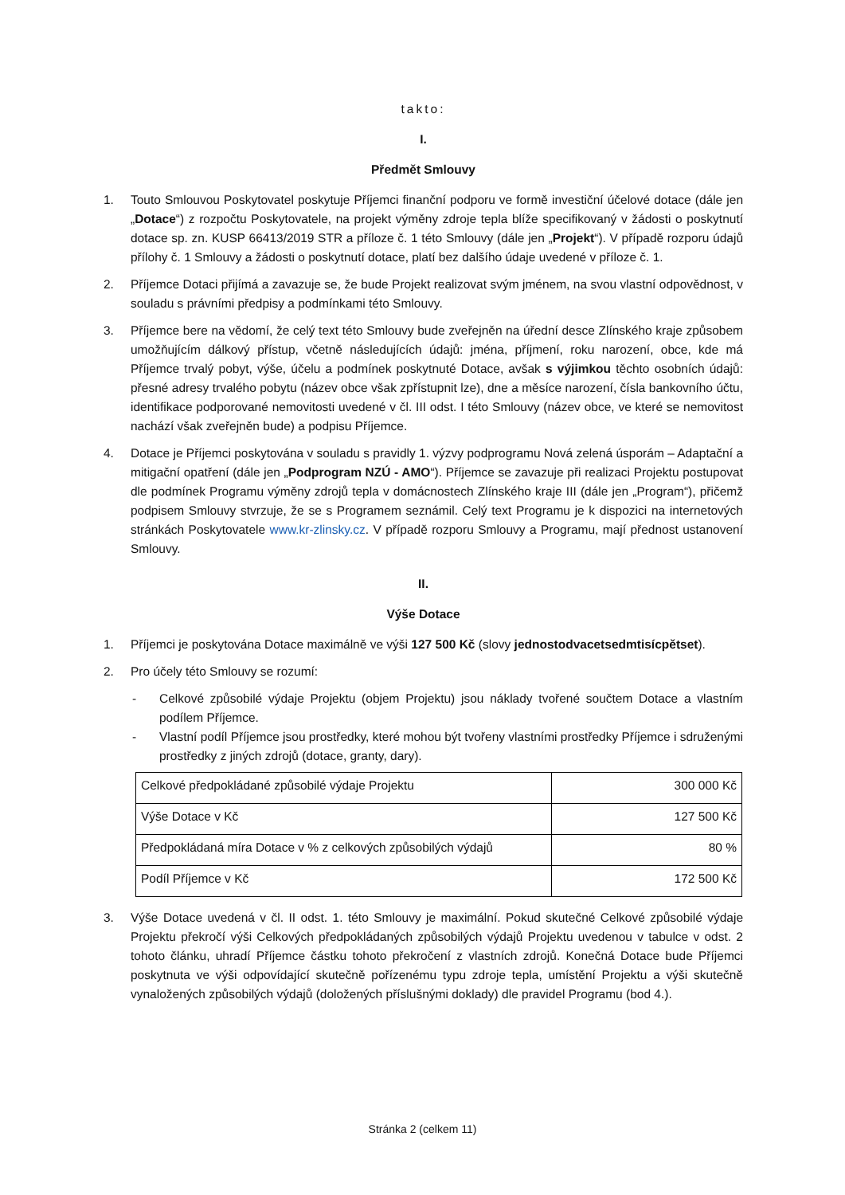takto:
I.
Předmět Smlouvy
1. Touto Smlouvou Poskytovatel poskytuje Příjemci finanční podporu ve formě investiční účelové dotace (dále jen „Dotace“) z rozpočtu Poskytovatele, na projekt výměny zdroje tepla blíže specifikovaný v žádosti o poskytnutí dotace sp. zn. KUSP 66413/2019 STR a příloze č. 1 této Smlouvy (dále jen „Projekt“). V případě rozporu údajů přílohy č. 1 Smlouvy a žádosti o poskytnutí dotace, platí bez dalšího údaje uvedené v příloze č. 1.
2. Příjemce Dotaci přijímá a zavazuje se, že bude Projekt realizovat svým jménem, na svou vlastní odpovědnost, v souladu s právními předpisy a podmínkami této Smlouvy.
3. Příjemce bere na vědomí, že celý text této Smlouvy bude zveřejněn na úřední desce Zlínského kraje způsobem umožňujícím dálkový přístup, včetně následujících údajů: jména, příjmení, roku narození, obce, kde má Příjemce trvalý pobyt, výše, účelu a podmínek poskytnuté Dotace, avšak s výjimkou těchto osobních údajů: přesné adresy trvalého pobytu (název obce však zpřístupnit lze), dne a měsíce narození, čísla bankovního účtu, identifikace podporované nemovitosti uvedené v čl. III odst. I této Smlouvy (název obce, ve které se nemovitost nachází však zveřejněn bude) a podpisu Příjemce.
4. Dotace je Příjemci poskytována v souladu s pravidly 1. výzvy podprogramu Nová zelená úsporám – Adaptační a mitigační opatření (dále jen „Podprogram NZÚ - AMO“). Příjemce se zavazuje při realizaci Projektu postupovat dle podmínek Programu výměny zdrojů tepla v domácnostech Zlínského kraje III (dále jen „Program“), přičemž podpisem Smlouvy stvrzuje, že se s Programem seznámil. Celý text Programu je k dispozici na internetových stránkách Poskytovatele www.kr-zlinsky.cz. V případě rozporu Smlouvy a Programu, mají přednost ustanovení Smlouvy.
II.
Výše Dotace
1. Příjemci je poskytována Dotace maximálně ve výši 127 500 Kč (slovy jednostodvacetsedmtisícpětset).
2. Pro účely této Smlouvy se rozumí:
- Celkové způsobilé výdaje Projektu (objem Projektu) jsou náklady tvořené součtem Dotace a vlastním podílem Příjemce.
- Vlastní podíl Příjemce jsou prostředky, které mohou být tvořeny vlastními prostředky Příjemce i sdruženými prostředky z jiných zdrojů (dotace, granty, dary).
| Celkové předpokládané způsobilé výdaje Projektu | 300 000 Kč |
| Výše Dotace v Kč | 127 500 Kč |
| Předpokládaná míra Dotace v % z celkových způsobilých výdajů | 80 % |
| Podíl Příjemce v Kč | 172 500 Kč |
3. Výše Dotace uvedená v čl. II odst. 1. této Smlouvy je maximální. Pokud skutečné Celkové způsobilé výdaje Projektu překročí výši Celkových předpokládaných způsobilých výdajů Projektu uvedenou v tabulce v odst. 2 tohoto článku, uhradí Příjemce částku tohoto překročení z vlastních zdrojů. Konečná Dotace bude Příjemci poskytnuta ve výši odpovídající skutečně pořízenému typu zdroje tepla, umístění Projektu a výši skutečně vynaložených způsobilých výdajů (doložených příslušnými doklady) dle pravidel Programu (bod 4.).
Stránka 2 (celkem 11)